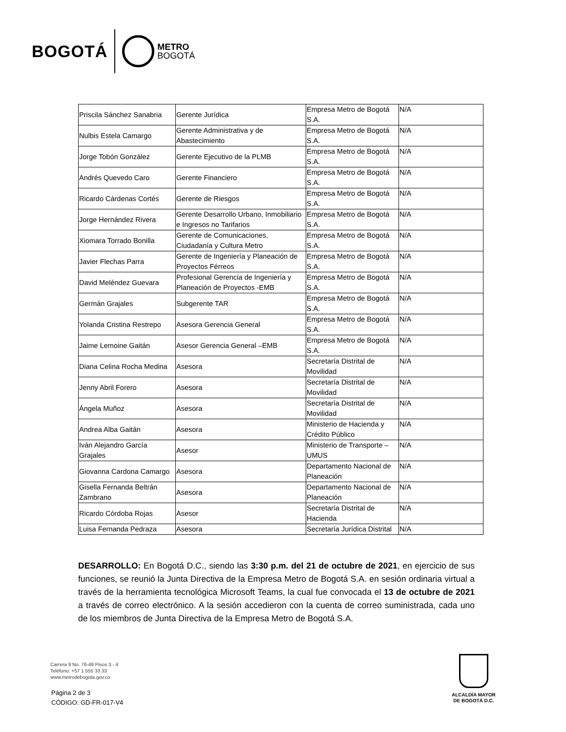BOGOTÁ METRO
BOGOTÁ
| Priscila Sánchez Sanabria | Gerente Jurídica | Empresa Metro de Bogotá S.A. | N/A |
| Nulbis Estela Camargo | Gerente Administrativa y de Abastecimiento | Empresa Metro de Bogotá S.A. | N/A |
| Jorge Tobón González | Gerente Ejecutivo de la PLMB | Empresa Metro de Bogotá S.A. | N/A |
| Andrés Quevedo Caro | Gerente Financiero | Empresa Metro de Bogotá S.A. | N/A |
| Ricardo Cárdenas Cortés | Gerente de Riesgos | Empresa Metro de Bogotá S.A. | N/A |
| Jorge Hernández Rivera | Gerente Desarrollo Urbano, Inmobiliario e Ingresos no Tarifarios | Empresa Metro de Bogotá S.A. | N/A |
| Xiomara Torrado Bonilla | Gerente de Comunicaciones, Ciudadanía y Cultura Metro | Empresa Metro de Bogotá S.A. | N/A |
| Javier Flechas Parra | Gerente de Ingeniería y Planeación de Proyectos Férreos | Empresa Metro de Bogotá S.A. | N/A |
| David Meléndez Guevara | Profesional Gerencia de Ingeniería y Planeación de Proyectos -EMB | Empresa Metro de Bogotá S.A. | N/A |
| Germán Grajales | Subgerente TAR | Empresa Metro de Bogotá S.A. | N/A |
| Yolanda Cristina Restrepo | Asesora Gerencia General | Empresa Metro de Bogotá S.A. | N/A |
| Jaime Lemoine Gaitán | Asesor Gerencia General –EMB | Empresa Metro de Bogotá S.A. | N/A |
| Diana Celina Rocha Medina | Asesora | Secretaría Distrital de Movilidad | N/A |
| Jenny Abril Forero | Asesora | Secretaría Distrital de Movilidad | N/A |
| Ángela Muñoz | Asesora | Secretaría Distrital de Movilidad | N/A |
| Andrea Alba Gaitán | Asesora | Ministerio de Hacienda y Crédito Público | N/A |
| Iván Alejandro García Grajales | Asesor | Ministerio de Transporte – UMUS | N/A |
| Giovanna Cardona Camargo | Asesora | Departamento Nacional de Planeación | N/A |
| Gisella Fernanda Beltrán Zambrano | Asesora | Departamento Nacional de Planeación | N/A |
| Ricardo Córdoba Rojas | Asesor | Secretaría Distrital de Hacienda | N/A |
| Luisa Fernanda Pedraza | Asesora | Secretaría Jurídica Distrital | N/A |
DESARROLLO: En Bogotá D.C., siendo las 3:30 p.m. del 21 de octubre de 2021, en ejercicio de sus funciones, se reunió la Junta Directiva de la Empresa Metro de Bogotá S.A. en sesión ordinaria virtual a través de la herramienta tecnológica Microsoft Teams, la cual fue convocada el 13 de octubre de 2021 a través de correo electrónico. A la sesión accedieron con la cuenta de correo suministrada, cada uno de los miembros de Junta Directiva de la Empresa Metro de Bogotá S.A.
Carrera 9 No. 76-49 Pisos 3 - 4
Teléfono: +57 1 555 33 33
www.metrodebogota.gov.co
Página 2 de 3
CÓDIGO: GD-FR-017-V4
ALCALDÍA MAYOR
DE BOGOTÁ D.C.